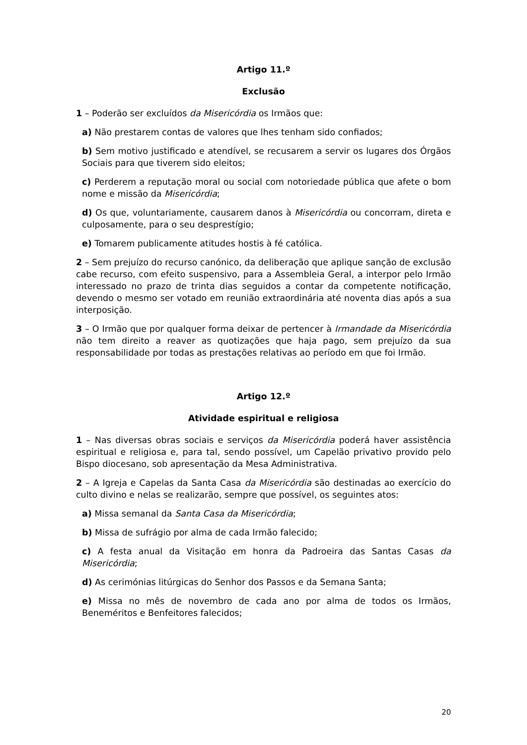Artigo 11.º
Exclusão
1 – Poderão ser excluídos da Misericórdia os Irmãos que:
a) Não prestarem contas de valores que lhes tenham sido confiados;
b) Sem motivo justificado e atendível, se recusarem a servir os lugares dos Órgãos Sociais para que tiverem sido eleitos;
c) Perderem a reputação moral ou social com notoriedade pública que afete o bom nome e missão da Misericórdia;
d) Os que, voluntariamente, causarem danos à Misericórdia ou concorram, direta e culposamente, para o seu desprestígio;
e) Tomarem publicamente atitudes hostis à fé católica.
2 – Sem prejuízo do recurso canónico, da deliberação que aplique sanção de exclusão cabe recurso, com efeito suspensivo, para a Assembleia Geral, a interpor pelo Irmão interessado no prazo de trinta dias seguidos a contar da competente notificação, devendo o mesmo ser votado em reunião extraordinária até noventa dias após a sua interposição.
3 – O Irmão que por qualquer forma deixar de pertencer à Irmandade da Misericórdia não tem direito a reaver as quotizações que haja pago, sem prejuízo da sua responsabilidade por todas as prestações relativas ao período em que foi Irmão.
Artigo 12.º
Atividade espiritual e religiosa
1 – Nas diversas obras sociais e serviços da Misericórdia poderá haver assistência espiritual e religiosa e, para tal, sendo possível, um Capelão privativo provido pelo Bispo diocesano, sob apresentação da Mesa Administrativa.
2 – A Igreja e Capelas da Santa Casa da Misericórdia são destinadas ao exercício do culto divino e nelas se realizarão, sempre que possível, os seguintes atos:
a) Missa semanal da Santa Casa da Misericórdia;
b) Missa de sufrágio por alma de cada Irmão falecido;
c) A festa anual da Visitação em honra da Padroeira das Santas Casas da Misericórdia;
d) As cerimónias litúrgicas do Senhor dos Passos e da Semana Santa;
e) Missa no mês de novembro de cada ano por alma de todos os Irmãos, Beneméritos e Benfeitores falecidos;
20